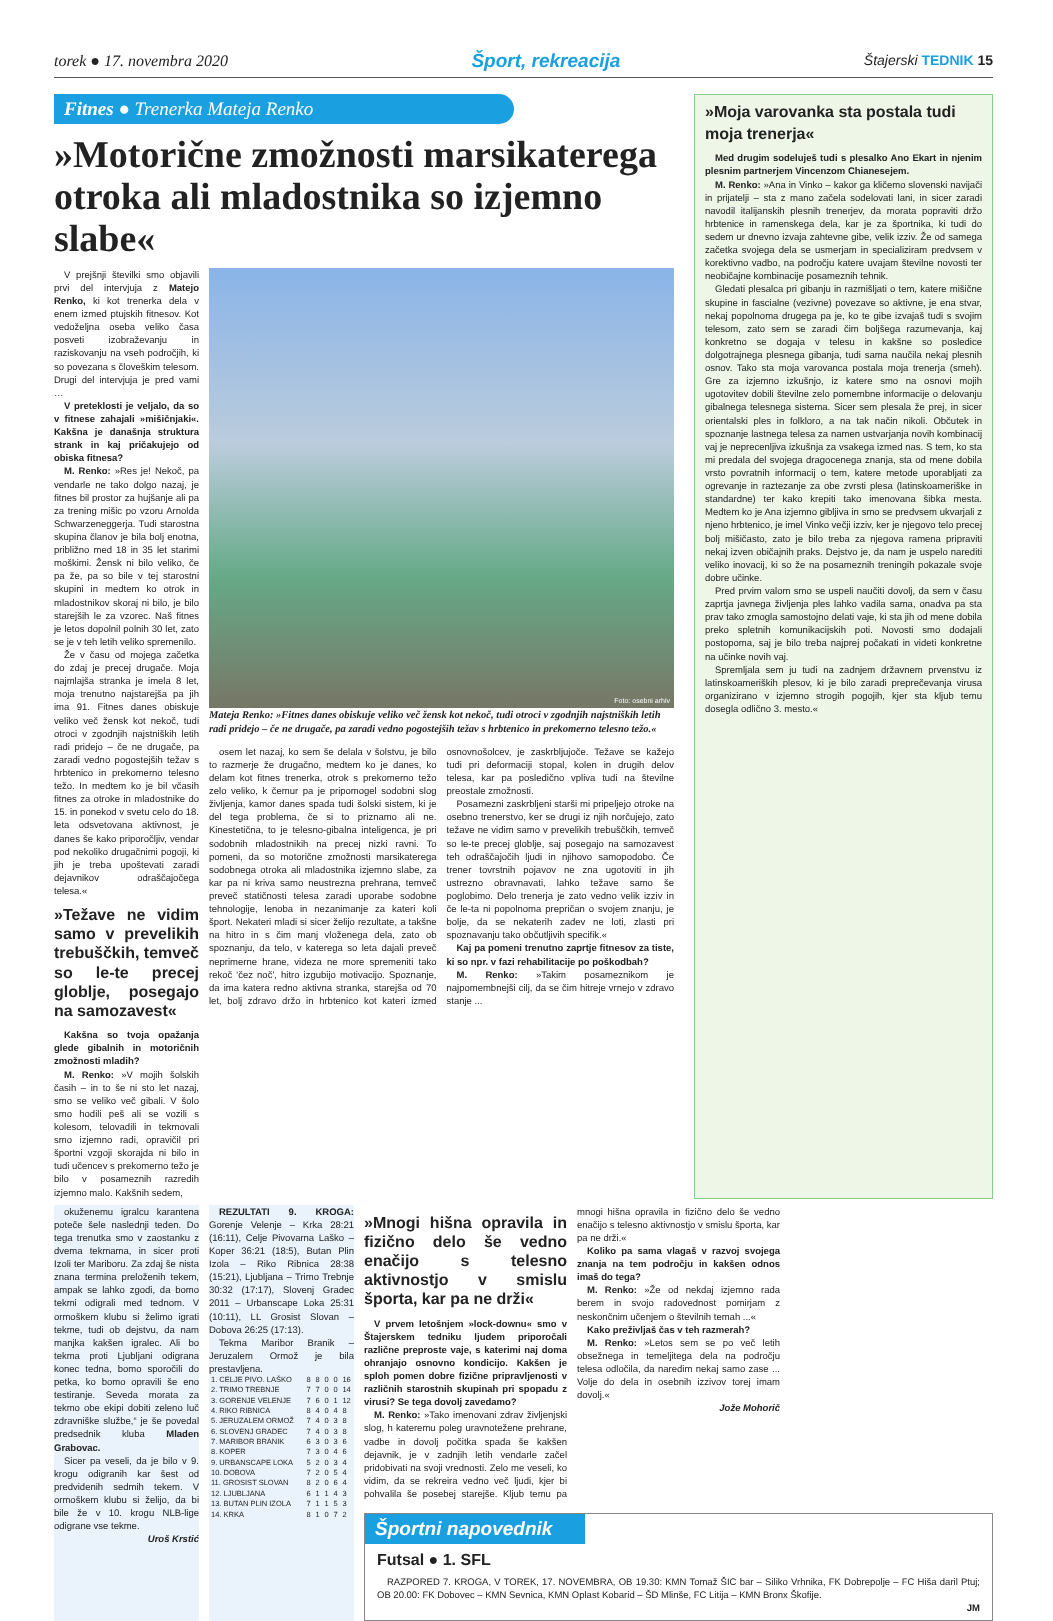torek ● 17. novembra 2020 Šport, rekreacija Štajerski TEDNIK 15
Fitnes ● Trenerka Mateja Renko
»Motorične zmožnosti marsikaterega otroka ali mladostnika so izjemno slabe«
V prejšnji številki smo objavili prvi del intervjuja z Matejo Renko, ki kot trenerka dela v enem izmed ptujskih fitnesov. Kot vedoželjna oseba veliko časa posveti izobraževanju in raziskovanju na vseh področjih, ki so povezana s človeškim telesom. Drugi del intervjuja je pred vami …
V preteklosti je veljalo, da so v fitnese zahajali »mišičnjaki«. Kakšna je današnja struktura strank in kaj pričakujejo od obiska fitnesa?
M. Renko: »Res je! Nekoč, pa vendarle ne tako dolgo nazaj, je fitnes bil prostor za hujšanje ali pa za trening mišic po vzoru Arnolda Schwarzeneggerja. Tudi starostna skupina članov je bila bolj enotna, približno med 18 in 35 let starimi moškimi. Žensk ni bilo veliko, če pa že, pa so bile v tej starostni skupini in medtem ko otrok in mladostnikov skoraj ni bilo, je bilo starejših le za vzorec. Naš fitnes je letos dopolnil polnih 30 let, zato se je v teh letih veliko spremenilo.
Že v času od mojega začetka do zdaj je precej drugače. Moja najmlajša stranka je imela 8 let, moja trenutno najstarejša pa jih ima 91. Fitnes danes obiskuje veliko več žensk kot nekoč, tudi otroci v zgodnjih najstniških letih radi pridejo – če ne drugače, pa zaradi vedno pogostejših težav s hrbtenico in prekomerno telesno težo. In medtem ko je bil včasih fitnes za otroke in mladostnike do 15. in ponekod v svetu celo do 18. leta odsvetovana aktivnost, je danes še kako priporočljiv, vendar pod nekoliko drugačnimi pogoji, ki jih je treba upoštevati zaradi dejavnikov odraščajočega telesa.«
»Težave ne vidim samo v prevelikih trebuščkih, temveč so le-te precej globlje, posegajo na samozavest«
Kakšna so tvoja opažanja glede gibalnih in motoričnih zmožnosti mladih?
M. Renko: »V mojih šolskih časih – in to še ni sto let nazaj, smo se veliko več gibali. V šolo smo hodili peš ali se vozili s kolesom, telovadili in tekmovali smo izjemno radi, opravičil pri športni vzgoji skorajda ni bilo in tudi učencev s prekomerno težo je bilo v posameznih razredih izjemno malo. Kakšnih sedem,
Foto: osebni arhiv
Mateja Renko: »Fitnes danes obiskuje veliko več žensk kot nekoč, tudi otroci v zgodnjih najstniških letih radi pridejo – če ne drugače, pa zaradi vedno pogostejših težav s hrbtenico in prekomerno telesno težo.«
osem let nazaj, ko sem še delala v šolstvu, je bilo to razmerje že drugačno, medtem ko je danes, ko delam kot fitnes trenerka, otrok s prekomerno težo zelo veliko, k čemur pa je pripomogel sodobni slog življenja, kamor danes spada tudi šolski sistem, ki je del tega problema, če si to priznamo ali ne. Kinestetična, to je telesno-gibalna inteligenca, je pri sodobnih mladostnikih na precej nizki ravni. To pomeni, da so motorične zmožnosti marsikaterega sodobnega otroka ali mladostnika izjemno slabe, za kar pa ni kriva samo neustrezna prehrana, temveč preveč statičnosti telesa zaradi uporabe sodobne tehnologije, lenoba in nezanimanje za kateri koli šport. Nekateri mladi si sicer želijo rezultate, a takšne na hitro in s čim manj vloženega dela, zato ob spoznanju, da telo, v katerega so leta dajali preveč neprimerne hrane, videza ne more spremeniti tako rekoč 'čez noč', hitro izgubijo motivacijo. Spoznanje, da ima katera redno aktivna stranka, starejša od 70 let, bolj zdravo držo in hrbtenico kot kateri izmed osnovnošolcev, je zaskrbljujoče. Težave se kažejo tudi pri deformaciji stopal, kolen in drugih delov telesa, kar pa posledično vpliva tudi na številne preostale zmožnosti.
Posamezni zaskrbljeni starši mi pripeljejo otroke na osebno trenerstvo, ker se drugi iz njih norčujejo, zato težave ne vidim samo v prevelikih trebuščkih, temveč so le-te precej globlje, saj posegajo na samozavest teh odraščajočih ljudi in njihovo samopodobo. Če trener tovrstnih pojavov ne zna ugotoviti in jih ustrezno obravnavati, lahko težave samo še poglobimo. Delo trenerja je zato vedno velik izziv in če le-ta ni popolnoma prepričan o svojem znanju, je bolje, da se nekaterih zadev ne loti, zlasti pri spoznavanju tako občutljivih specifik.«
Kaj pa pomeni trenutno zaprtje fitnesov za tiste, ki so npr. v fazi rehabilitacije po poškodbah?
M. Renko: »Takim posameznikom je najpomembnejši cilj, da se čim hitreje vrnejo v zdravo stanje ...
»Moja varovanka sta postala tudi moja trenerja«
Med drugim sodeluješ tudi s plesalko Ano Ekart in njenim plesnim partnerjem Vincenzom Chianesejem.
M. Renko: »Ana in Vinko – kakor ga kličemo slovenski navijači in prijatelji – sta z mano začela sodelovati lani, in sicer zaradi navodil italijanskih plesnih trenerjev, da morata popraviti držo hrbtenice in ramenskega dela, kar je za športnika, ki tudi do sedem ur dnevno izvaja zahtevne gibe, velik izziv. Že od samega začetka svojega dela se usmerjam in specializiram predvsem v korektivno vadbo, na področju katere uvajam številne novosti ter neobičajne kombinacije posameznih tehnik.
Gledati plesalca pri gibanju in razmišljati o tem, katere mišične skupine in fascialne (vezivne) povezave so aktivne, je ena stvar, nekaj popolnoma drugega pa je, ko te gibe izvajaš tudi s svojim telesom, zato sem se zaradi čim boljšega razumevanja, kaj konkretno se dogaja v telesu in kakšne so posledice dolgotrajnega plesnega gibanja, tudi sama naučila nekaj plesnih osnov. Tako sta moja varovanca postala moja trenerja (smeh). Gre za izjemno izkušnjo, iz katere smo na osnovi mojih ugotovitev dobili številne zelo pomembne informacije o delovanju gibalnega telesnega sistema. Sicer sem plesala že prej, in sicer orientalski ples in folkloro, a na tak način nikoli. Občutek in spoznanje lastnega telesa za namen ustvarjanja novih kombinacij vaj je neprecenljiva izkušnja za vsakega izmed nas. S tem, ko sta mi predala del svojega dragocenega znanja, sta od mene dobila vrsto povratnih informacij o tem, katere metode uporabljati za ogrevanje in raztezanje za obe zvrsti plesa (latinskoameriške in standardne) ter kako krepiti tako imenovana šibka mesta. Medtem ko je Ana izjemno gibljiva in smo se predvsem ukvarjali z njeno hrbtenico, je imel Vinko večji izziv, ker je njegovo telo precej bolj mišičasto, zato je bilo treba za njegova ramena pripraviti nekaj izven običajnih praks. Dejstvo je, da nam je uspelo narediti veliko inovacij, ki so že na posameznih treningih pokazale svoje dobre učinke.
Pred prvim valom smo se uspeli naučiti dovolj, da sem v času zaprtja javnega življenja ples lahko vadila sama, onadva pa sta prav tako zmogla samostojno delati vaje, ki sta jih od mene dobila preko spletnih komunikacijskih poti. Novosti smo dodajali postopoma, saj je bilo treba najprej počakati in videti konkretne na učinke novih vaj.
Spremljala sem ju tudi na zadnjem državnem prvenstvu iz latinskoameriških plesov, ki je bilo zaradi preprečevanja virusa organizirano v izjemno strogih pogojih, kjer sta kljub temu dosegla odlično 3. mesto.«
okuženemu igralcu karantena poteče šele naslednji teden. Do tega trenutka smo v zaostanku z dvema tekmama, in sicer proti Izoli ter Mariboru. Za zdaj še nista znana termina preloženih tekem, ampak se lahko zgodi, da bomo tekmi odigrali med tednom. V ormoškem klubu si želimo igrati tekme, tudi ob dejstvu, da nam manjka kakšen igralec. Ali bo tekma proti Ljubljani odigrana konec tedna, bomo sporočili do petka, ko bomo opravili še eno testiranje. Seveda morata za tekmo obe ekipi dobiti zeleno luč zdravniške službe,“ je še povedal predsednik kluba Mladen Grabovac.
Sicer pa veseli, da je bilo v 9. krogu odigranih kar šest od predvidenih sedmih tekem. V ormoškem klubu si želijo, da bi bile že v 10. krogu NLB-lige odigrane vse tekme.
Uroš Krstić
REZULTATI 9. KROGA: Gorenje Velenje – Krka 28:21 (16:11), Celje Pivovarna Laško – Koper 36:21 (18:5), Butan Plin Izola – Riko Ribnica 28:38 (15:21), Ljubljana – Trimo Trebnje 30:32 (17:17), Slovenj Gradec 2011 – Urbanscape Loka 25:31 (10:11), LL Grosist Slovan – Dobova 26:25 (17:13).
Tekma Maribor Branik – Jeruzalem Ormož je bila prestavljena.
| 1. CELJE PIVO. LAŠKO | 8 | 8 | 0 | 0 | 16 |
| 2. TRIMO TREBNJE | 7 | 7 | 0 | 0 | 14 |
| 3. GORENJE VELENJE | 7 | 6 | 0 | 1 | 12 |
| 4. RIKO RIBNICA | 8 | 4 | 0 | 4 | 8 |
| 5. JERUZALEM ORMOŽ | 7 | 4 | 0 | 3 | 8 |
| 6. SLOVENJ GRADEC | 7 | 4 | 0 | 3 | 8 |
| 7. MARIBOR BRANIK | 6 | 3 | 0 | 3 | 6 |
| 8. KOPER | 7 | 3 | 0 | 4 | 6 |
| 9. URBANSCAPE LOKA | 5 | 2 | 0 | 3 | 4 |
| 10. DOBOVA | 7 | 2 | 0 | 5 | 4 |
| 11. GROSIST SLOVAN | 8 | 2 | 0 | 6 | 4 |
| 12. LJUBLJANA | 6 | 1 | 1 | 4 | 3 |
| 13. BUTAN PLIN IZOLA | 7 | 1 | 1 | 5 | 3 |
| 14. KRKA | 8 | 1 | 0 | 7 | 2 |
»Mnogi hišna opravila in fizično delo še vedno enačijo s telesno aktivnostjo v smislu športa, kar pa ne drži«
V prvem letošnjem »lock-downu« smo v Štajerskem tedniku ljudem priporočali različne preproste vaje, s katerimi naj doma ohranjajo osnovno kondicijo. Kakšen je sploh pomen dobre fizične pripravljenosti v različnih starostnih skupinah pri spopadu z virusi? Se tega dovolj zavedamo?
M. Renko: »Tako imenovani zdrav življenjski slog, h kateremu poleg uravnotežene prehrane, vadbe in dovolj počitka spada še kakšen dejavnik, je v zadnjih letih vendarle začel pridobivati na svoji vrednosti. Zelo me veseli, ko vidim, da se rekreira vedno več ljudi, kjer bi pohvalila še posebej starejše. Kljub temu pa mnogi hišna opravila in fizično delo še vedno enačijo s telesno aktivnostjo v smislu športa, kar pa ne drži.«
Koliko pa sama vlagaš v razvoj svojega znanja na tem področju in kakšen odnos imaš do tega?
M. Renko: »Že od nekdaj izjemno rada berem in svojo radovednost pomirjam z neskončnim učenjem o številnih temah ...«
Kako preživljaš čas v teh razmerah?
M. Renko: »Letos sem se po več letih obsežnega in temeljitega dela na področju telesa odločila, da naredim nekaj samo zase ... Volje do dela in osebnih izzivov torej imam dovolj.«
Jože Mohorič
Športni napovednik
Futsal ● 1. SFL
RAZPORED 7. KROGA, V TOREK, 17. NOVEMBRA, OB 19.30: KMN Tomaž ŠIC bar – Siliko Vrhnika, FK Dobrepolje – FC Hiša daril Ptuj; OB 20.00: FK Dobovec – KMN Sevnica, KMN Oplast Kobarid – ŠD Mlinše, FC Litija – KMN Bronx Škofije.
JM